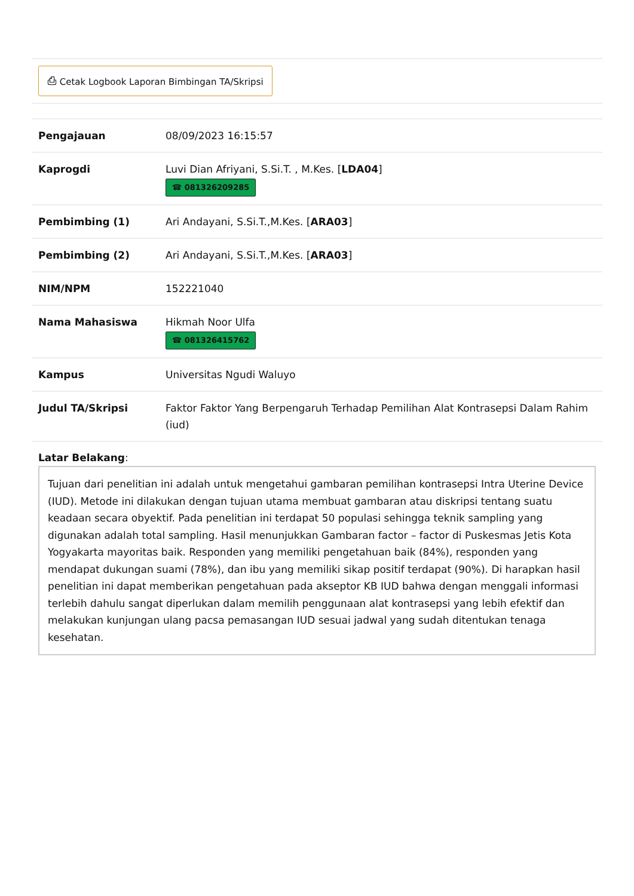⎙ Cetak Logbook Laporan Bimbingan TA/Skripsi
| Pengajauan | 08/09/2023 16:15:57 |
| Kaprogdi | Luvi Dian Afriyani, S.Si.T. , M.Kes. [ LDA04 ] ☎ 081326209285 |
| Pembimbing (1) | Ari Andayani, S.Si.T.,M.Kes. [ ARA03 ] |
| Pembimbing (2) | Ari Andayani, S.Si.T.,M.Kes. [ ARA03 ] |
| NIM/NPM | 152221040 |
| Nama Mahasiswa | Hikmah Noor Ulfa ☎ 081326415762 |
| Kampus | Universitas Ngudi Waluyo |
| Judul TA/Skripsi | Faktor Faktor Yang Berpengaruh Terhadap Pemilihan Alat Kontrasepsi Dalam Rahim (iud) |
Latar Belakang:
Tujuan dari penelitian ini adalah untuk mengetahui gambaran pemilihan kontrasepsi Intra Uterine Device (IUD). Metode ini dilakukan dengan tujuan utama membuat gambaran atau diskripsi tentang suatu keadaan secara obyektif. Pada penelitian ini terdapat 50 populasi sehingga teknik sampling yang digunakan adalah total sampling. Hasil menunjukkan Gambaran factor – factor di Puskesmas Jetis Kota Yogyakarta mayoritas baik. Responden yang memiliki pengetahuan baik (84%), responden yang mendapat dukungan suami (78%), dan ibu yang memiliki sikap positif terdapat (90%). Di harapkan hasil penelitian ini dapat memberikan pengetahuan pada akseptor KB IUD bahwa dengan menggali informasi terlebih dahulu sangat diperlukan dalam memilih penggunaan alat kontrasepsi yang lebih efektif dan melakukan kunjungan ulang pacsa pemasangan IUD sesuai jadwal yang sudah ditentukan tenaga kesehatan.